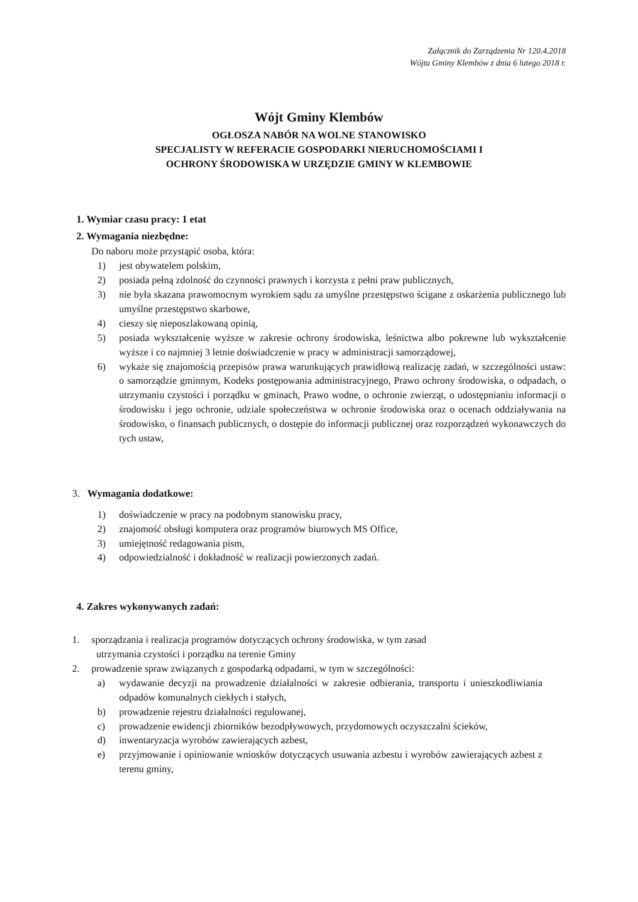Załącznik do Zarządzenia Nr 120.4.2018
Wójta Gminy Klembów z dnia 6 lutego 2018 r.
Wójt Gminy Klembów
OGŁOSZA NABÓR NA WOLNE STANOWISKO
SPECJALISTY W REFERACIE GOSPODARKI NIERUCHOMOŚCIAMI I
OCHRONY ŚRODOWISKA W URZĘDZIE GMINY W KLEMBOWIE
1. Wymiar czasu pracy: 1 etat
2. Wymagania niezbędne:
Do naboru może przystąpić osoba, która:
1) jest obywatelem polskim,
2) posiada pełną zdolność do czynności prawnych i korzysta z pełni praw publicznych,
3) nie była skazana prawomocnym wyrokiem sądu za umyślne przestępstwo ścigane z oskarżenia publicznego lub umyślne przestępstwo skarbowe,
4) cieszy się nieposzlakowaną opinią,
5) posiada wykształcenie wyższe w zakresie ochrony środowiska, leśnictwa albo pokrewne lub wykształcenie wyższe i co najmniej 3 letnie doświadczenie w pracy w administracji samorządowej,
6) wykaże się znajomością przepisów prawa warunkujących prawidłową realizację zadań, w szczególności ustaw: o samorządzie gminnym, Kodeks postępowania administracyjnego, Prawo ochrony środowiska, o odpadach, o utrzymaniu czystości i porządku w gminach, Prawo wodne, o ochronie zwierząt, o udostępnianiu informacji o środowisku i jego ochronie, udziale społeczeństwa w ochronie środowiska oraz o ocenach oddziaływania na środowisko, o finansach publicznych, o dostępie do informacji publicznej oraz rozporządzeń wykonawczych do tych ustaw,
3. Wymagania dodatkowe:
1) doświadczenie w pracy na podobnym stanowisku pracy,
2) znajomość obsługi komputera oraz programów biurowych MS Office,
3) umiejętność redagowania pism,
4) odpowiedzialność i dokładność w realizacji powierzonych zadań.
4. Zakres wykonywanych zadań:
1. sporządzania i realizacja programów dotyczących ochrony środowiska, w tym zasad
utrzymania czystości i porządku na terenie Gminy
2. prowadzenie spraw związanych z gospodarką odpadami, w tym w szczególności:
a) wydawanie decyzji na prowadzenie działalności w zakresie odbierania, transportu i unieszkodliwiania odpadów komunalnych ciekłych i stałych,
b) prowadzenie rejestru działalności regulowanej,
c) prowadzenie ewidencji zbiorników bezodpływowych, przydomowych oczyszczalni ścieków,
d) inwentaryzacja wyrobów zawierających azbest,
e) przyjmowanie i opiniowanie wniosków dotyczących usuwania azbestu i wyrobów zawierających azbest z terenu gminy,